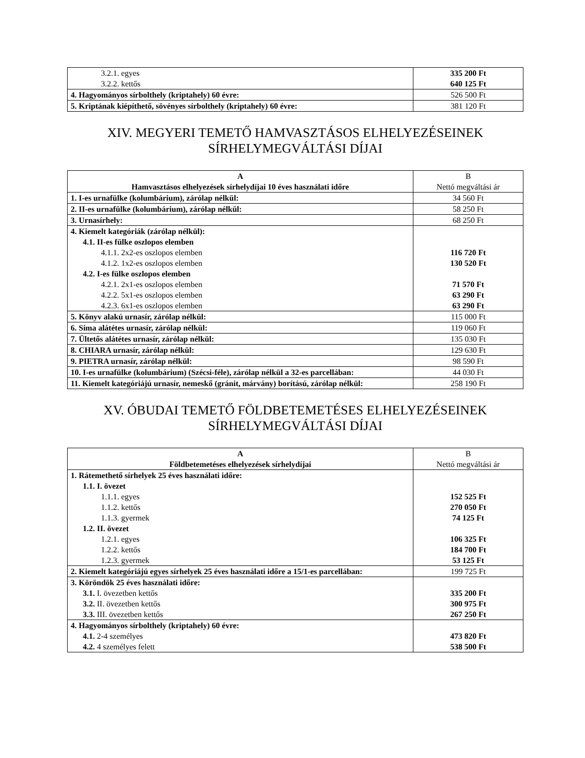| 3.2.1. egyes 3.2.2. kettős | 335 200 Ft 640 125 Ft |
| 4. Hagyományos sírbolthely (kriptahely) 60 évre: | 526 500 Ft |
| 5. Kriptának kiépíthető, sövényes sírbolthely (kriptahely) 60 évre: | 381 120 Ft |
XIV. MEGYERI TEMETŐ HAMVASZTÁSOS ELHELYEZÉSEINEK
SÍRHELYMEGVÁLTÁSI DÍJAI
| A Hamvasztásos elhelyezések sírhelydíjai 10 éves használati időre | B Nettó megváltási ár |
| --- | --- |
| 1. I-es urnafülke (kolumbárium), zárólap nélkül: | 34 560 Ft |
| 2. II-es urnafülke (kolumbárium), zárólap nélkül: | 58 250 Ft |
| 3. Urnasírhely: | 68 250 Ft |
| 4. Kiemelt kategóriák (zárólap nélkül): 4.1. II-es fülke oszlopos elemben 4.1.1. 2x2-es oszlopos elemben 4.1.2. 1x2-es oszlopos elemben 4.2. I-es fülke oszlopos elemben 4.2.1. 2x1-es oszlopos elemben 4.2.2. 5x1-es oszlopos elemben 4.2.3. 6x1-es oszlopos elemben | 116 720 Ft 130 520 Ft 71 570 Ft 63 290 Ft 63 290 Ft |
| 5. Könyv alakú urnasír, zárólap nélkül: | 115 000 Ft |
| 6. Sima alátétes urnasír, zárólap nélkül: | 119 060 Ft |
| 7. Ültetős alátétes urnasír, zárólap nélkül: | 135 030 Ft |
| 8. CHIARA urnasír, zárólap nélkül: | 129 630 Ft |
| 9. PIETRA urnasír, zárólap nélkül: | 98 590 Ft |
| 10. I-es urnafülke (kolumbárium) (Szécsi-féle), zárólap nélkül a 32-es parcellában: | 44 030 Ft |
| 11. Kiemelt kategóriájú urnasír, nemeskő (gránit, márvány) borítású, zárólap nélkül: | 258 190 Ft |
XV. ÓBUDAI TEMETŐ FÖLDBETEMETÉSES ELHELYEZÉSEINEK
SÍRHELYMEGVÁLTÁSI DÍJAI
| A Földbetemetéses elhelyezések sírhelydíjai | B Nettó megváltási ár |
| --- | --- |
| 1. Rátemethető sírhelyek 25 éves használati időre: 1.1. I. övezet 1.1.1. egyes 1.1.2. kettős 1.1.3. gyermek 1.2. II. övezet 1.2.1. egyes 1.2.2. kettős 1.2.3. gyermek | 152 525 Ft 270 050 Ft 74 125 Ft 106 325 Ft 184 700 Ft 53 125 Ft |
| 2. Kiemelt kategóriájú egyes sírhelyek 25 éves használati időre a 15/1-es parcellában: | 199 725 Ft |
| 3. Köröndök 25 éves használati időre: 3.1. I. övezetben kettős 3.2. II. övezetben kettős 3.3. III. övezetben kettős | 335 200 Ft 300 975 Ft 267 250 Ft |
| 4. Hagyományos sírbolthely (kriptahely) 60 évre: 4.1. 2-4 személyes 4.2. 4 személyes felett | 473 820 Ft 538 500 Ft |